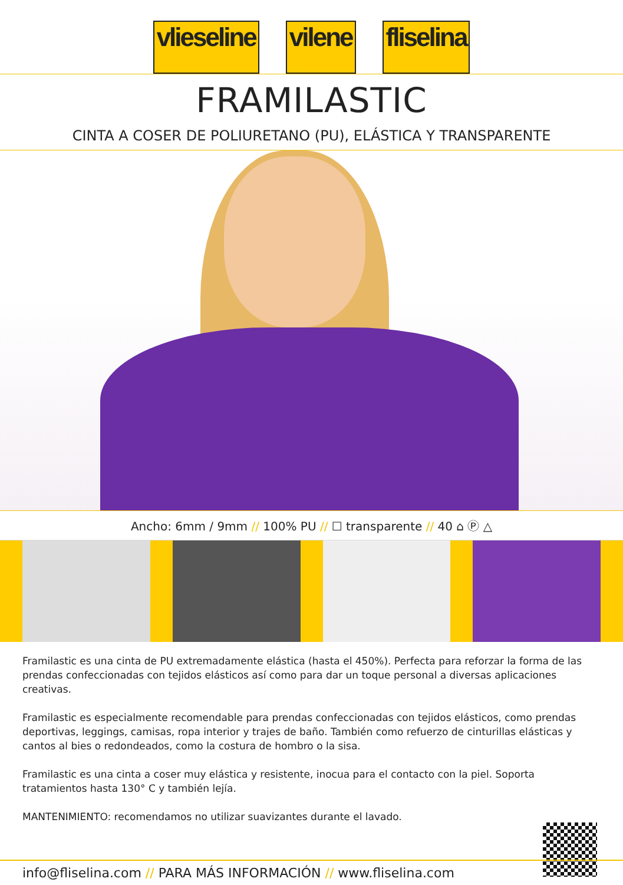vlieseline vilene fliselina
FRAMILASTIC
CINTA A COSER DE POLIURETANO (PU), ELÁSTICA Y TRANSPARENTE
Ancho: 6mm / 9mm // 100% PU // ☐ transparente // 40 ⌂ Ⓟ △
Framilastic es una cinta de PU extremadamente elástica (hasta el 450%). Perfecta para reforzar la forma de las prendas confeccionadas con tejidos elásticos así como para dar un toque personal a diversas aplicaciones creativas.
Framilastic es especialmente recomendable para prendas confeccionadas con tejidos elásticos, como prendas deportivas, leggings, camisas, ropa interior y trajes de baño. También como refuerzo de cinturillas elásticas y cantos al bies o redondeados, como la costura de hombro o la sisa.
Framilastic es una cinta a coser muy elástica y resistente, inocua para el contacto con la piel. Soporta tratamientos hasta 130° C y también lejía.
MANTENIMIENTO: recomendamos no utilizar suavizantes durante el lavado.
info@fliselina.com // PARA MÁS INFORMACIÓN // www.fliselina.com